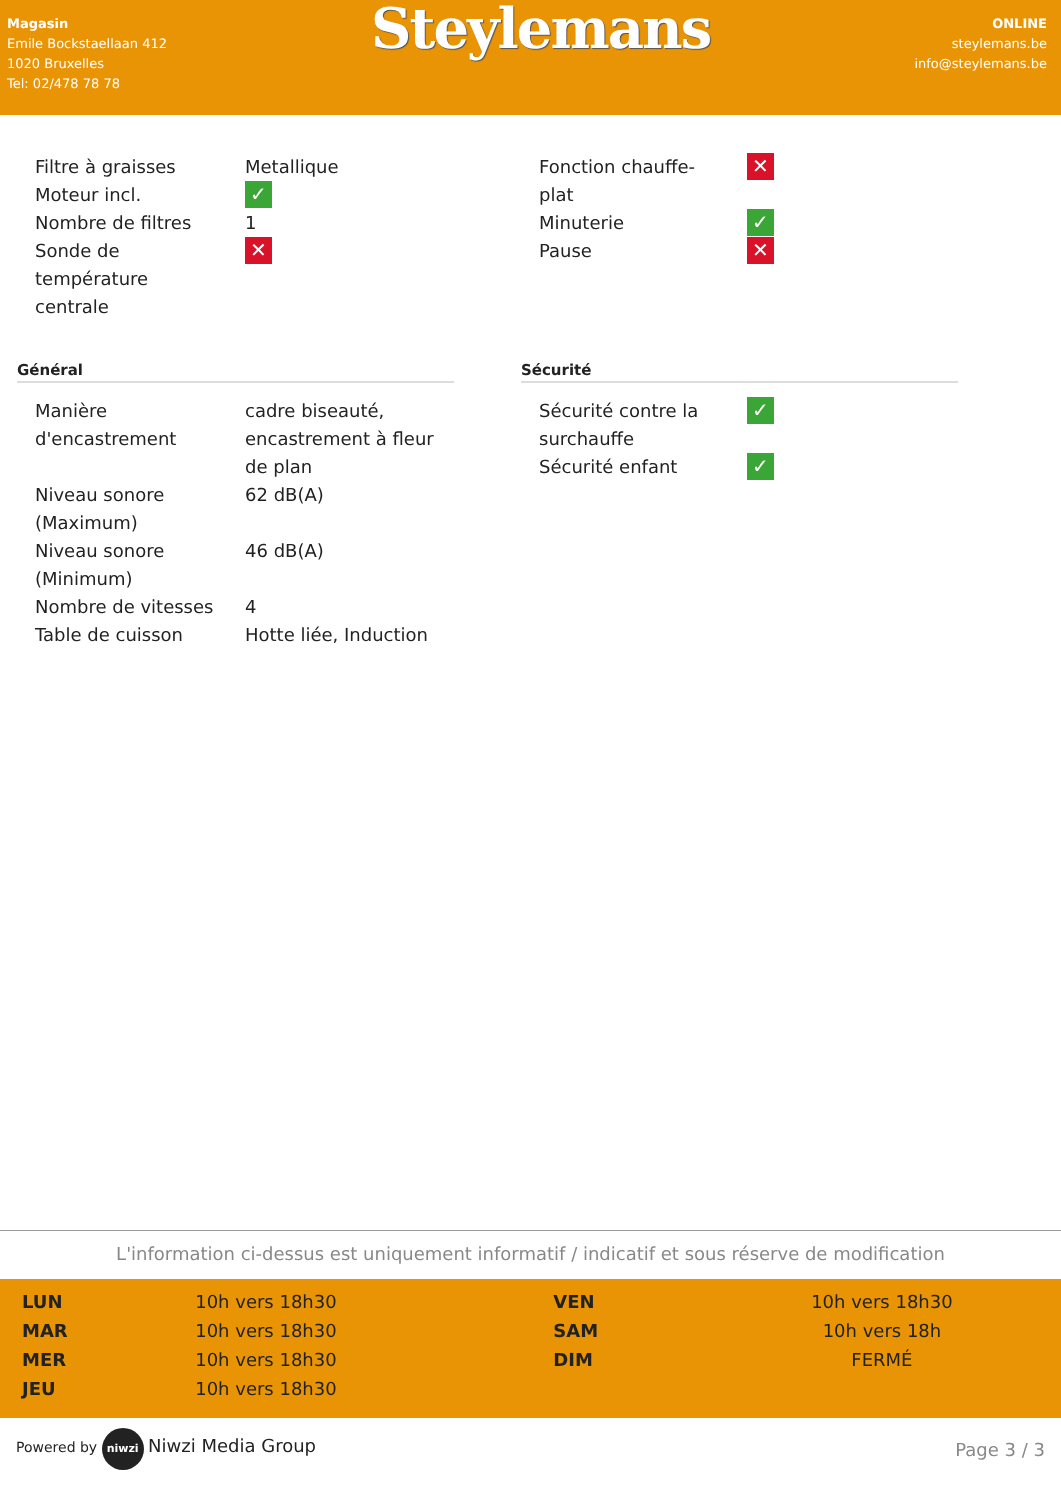Magasin
Emile Bockstaellaan 412
1020 Bruxelles
Tel: 02/478 78 78
Steylemans
ONLINE
steylemans.be
info@steylemans.be
| Filtre à graisses | Metallique |
| Moteur incl. | ✓ |
| Nombre de filtres | 1 |
| Sonde de température centrale | ✕ |
| Fonction chauffe-plat | ✕ |
| Minuterie | ✓ |
| Pause | ✕ |
Général
| Manière d'encastrement | cadre biseauté, encastrement à fleur de plan |
| Niveau sonore (Maximum) | 62 dB(A) |
| Niveau sonore (Minimum) | 46 dB(A) |
| Nombre de vitesses | 4 |
| Table de cuisson | Hotte liée, Induction |
Sécurité
| Sécurité contre la surchauffe | ✓ |
| Sécurité enfant | ✓ |
L'information ci-dessus est uniquement informatif / indicatif et sous réserve de modification
| LUN | 10h vers 18h30 | VEN | 10h vers 18h30 |
| MAR | 10h vers 18h30 | SAM | 10h vers 18h |
| MER | 10h vers 18h30 | DIM | FERMÉ |
| JEU | 10h vers 18h30 | | |
Powered by niwzi Niwzi Media Group
Page 3 / 3